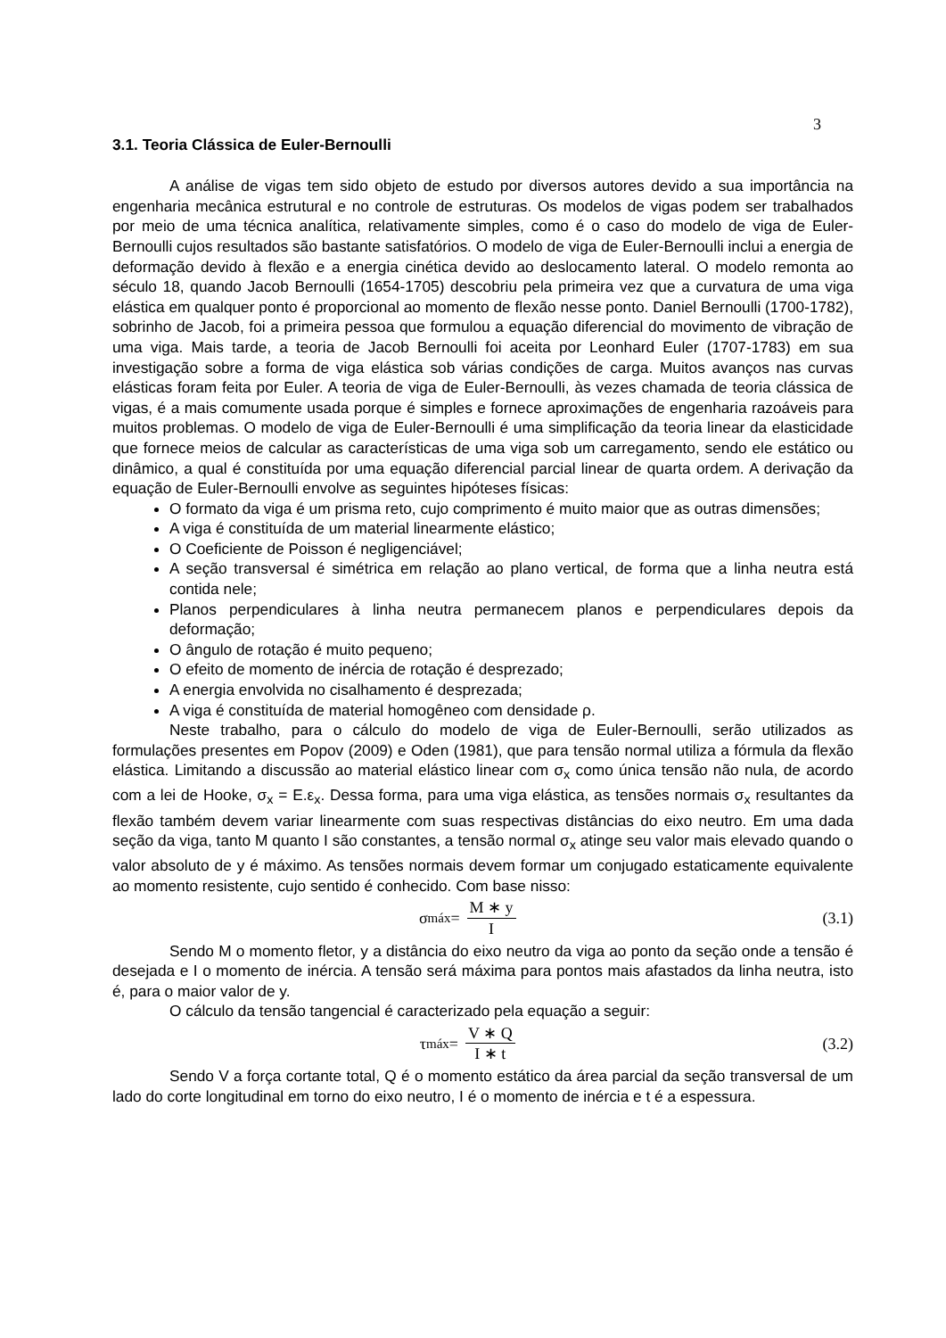3
3.1. Teoria Clássica de Euler-Bernoulli
A análise de vigas tem sido objeto de estudo por diversos autores devido a sua importância na engenharia mecânica estrutural e no controle de estruturas. Os modelos de vigas podem ser trabalhados por meio de uma técnica analítica, relativamente simples, como é o caso do modelo de viga de Euler-Bernoulli cujos resultados são bastante satisfatórios. O modelo de viga de Euler-Bernoulli inclui a energia de deformação devido à flexão e a energia cinética devido ao deslocamento lateral. O modelo remonta ao século 18, quando Jacob Bernoulli (1654-1705) descobriu pela primeira vez que a curvatura de uma viga elástica em qualquer ponto é proporcional ao momento de flexão nesse ponto. Daniel Bernoulli (1700-1782), sobrinho de Jacob, foi a primeira pessoa que formulou a equação diferencial do movimento de vibração de uma viga. Mais tarde, a teoria de Jacob Bernoulli foi aceita por Leonhard Euler (1707-1783) em sua investigação sobre a forma de viga elástica sob várias condições de carga. Muitos avanços nas curvas elásticas foram feita por Euler. A teoria de viga de Euler-Bernoulli, às vezes chamada de teoria clássica de vigas, é a mais comumente usada porque é simples e fornece aproximações de engenharia razoáveis para muitos problemas. O modelo de viga de Euler-Bernoulli é uma simplificação da teoria linear da elasticidade que fornece meios de calcular as características de uma viga sob um carregamento, sendo ele estático ou dinâmico, a qual é constituída por uma equação diferencial parcial linear de quarta ordem. A derivação da equação de Euler-Bernoulli envolve as seguintes hipóteses físicas:
O formato da viga é um prisma reto, cujo comprimento é muito maior que as outras dimensões;
A viga é constituída de um material linearmente elástico;
O Coeficiente de Poisson é negligenciável;
A seção transversal é simétrica em relação ao plano vertical, de forma que a linha neutra está contida nele;
Planos perpendiculares à linha neutra permanecem planos e perpendiculares depois da deformação;
O ângulo de rotação é muito pequeno;
O efeito de momento de inércia de rotação é desprezado;
A energia envolvida no cisalhamento é desprezada;
A viga é constituída de material homogêneo com densidade ρ.
Neste trabalho, para o cálculo do modelo de viga de Euler-Bernoulli, serão utilizados as formulações presentes em Popov (2009) e Oden (1981), que para tensão normal utiliza a fórmula da flexão elástica. Limitando a discussão ao material elástico linear com σ<sub>x</sub> como única tensão não nula, de acordo com a lei de Hooke, σ<sub>x</sub> = E.ε<sub>x</sub>. Dessa forma, para uma viga elástica, as tensões normais σ<sub>x</sub> resultantes da flexão também devem variar linearmente com suas respectivas distâncias do eixo neutro. Em uma dada seção da viga, tanto M quanto I são constantes, a tensão normal σ<sub>x</sub> atinge seu valor mais elevado quando o valor absoluto de y é máximo. As tensões normais devem formar um conjugado estaticamente equivalente ao momento resistente, cujo sentido é conhecido. Com base nisso:
σ<sub>máx</sub> = M ∗ y I (3.1)
Sendo M o momento fletor, y a distância do eixo neutro da viga ao ponto da seção onde a tensão é desejada e I o momento de inércia. A tensão será máxima para pontos mais afastados da linha neutra, isto é, para o maior valor de y.
O cálculo da tensão tangencial é caracterizado pela equação a seguir:
τ<sub>máx</sub> = V ∗ Q I ∗ t (3.2)
Sendo V a força cortante total, Q é o momento estático da área parcial da seção transversal de um lado do corte longitudinal em torno do eixo neutro, I é o momento de inércia e t é a espessura.